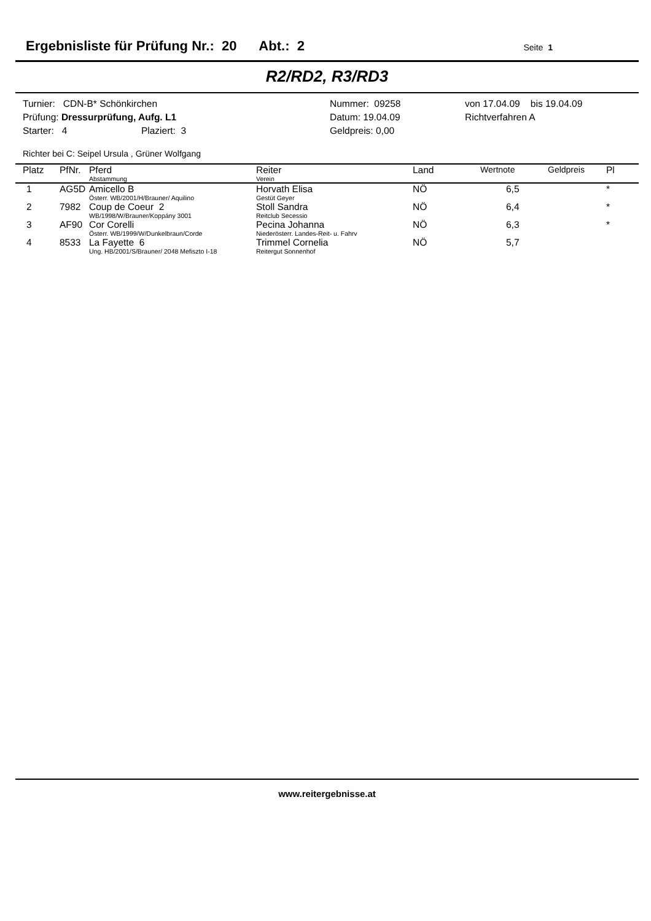Ergebnisliste für Prüfung Nr.: 20 Abt.: 2 Seite 1
R2/RD2, R3/RD3
Turnier: CDN-B* Schönkirchen
Prüfung: Dressurprüfung, Aufg. L1
Starter: 4 Plaziert: 3
Nummer: 09258
Datum: 19.04.09
Geldpreis: 0,00
von 17.04.09 bis 19.04.09
Richtverfahren A
Richter bei C: Seipel Ursula , Grüner Wolfgang
| Platz | PfNr. | Pferd Abstammung | Reiter Verein | Land | Wertnote | Geldpreis | Pl |
| --- | --- | --- | --- | --- | --- | --- | --- |
| 1 | AG5D | Amicello B Österr. WB/2001/H/Brauner/ Aquilino | Horvath Elisa Gestüt Geyer | NÖ | 6,5 | | * |
| 2 | 7982 | Coup de Coeur 2 WB/1998/W/Brauner/Koppány 3001 | Stoll Sandra Reitclub Secessio | NÖ | 6,4 | | * |
| 3 | AF90 | Cor Corelli Österr. WB/1999/W/Dunkelbraun/Corde | Pecina Johanna Niederösterr. Landes-Reit- u. Fahrv | NÖ | 6,3 | | * |
| 4 | 8533 | La Fayette 6 Ung. HB/2001/S/Brauner/ 2048 Mefiszto I-18 | Trimmel Cornelia Reitergut Sonnenhof | NÖ | 5,7 | | |
www.reitergebnisse.at